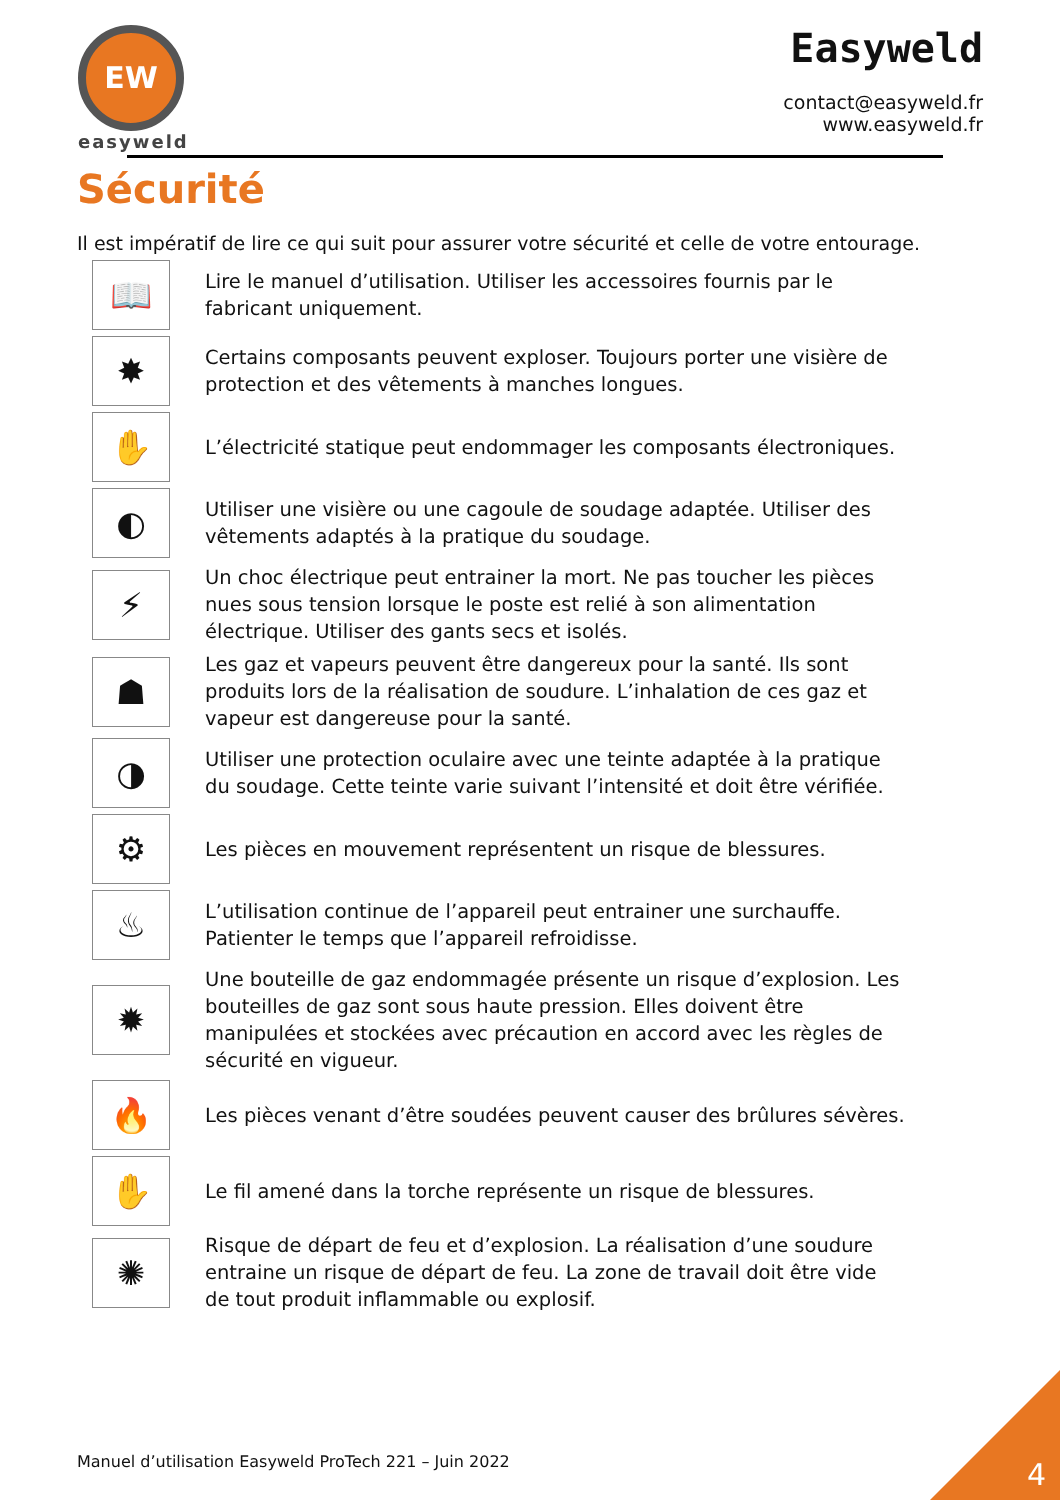EW
easyweld
Easyweld
contact@easyweld.fr
www.easyweld.fr
Sécurité
Il est impératif de lire ce qui suit pour assurer votre sécurité et celle de votre entourage.
📖
Lire le manuel d’utilisation. Utiliser les accessoires fournis par le fabricant uniquement.
✸
Certains composants peuvent exploser. Toujours porter une visière de protection et des vêtements à manches longues.
✋
L’électricité statique peut endommager les composants électroniques.
◐
Utiliser une visière ou une cagoule de soudage adaptée. Utiliser des vêtements adaptés à la pratique du soudage.
⚡
Un choc électrique peut entrainer la mort. Ne pas toucher les pièces nues sous tension lorsque le poste est relié à son alimentation électrique. Utiliser des gants secs et isolés.
☗
Les gaz et vapeurs peuvent être dangereux pour la santé. Ils sont produits lors de la réalisation de soudure. L’inhalation de ces gaz et vapeur est dangereuse pour la santé.
◑
Utiliser une protection oculaire avec une teinte adaptée à la pratique du soudage. Cette teinte varie suivant l’intensité et doit être vérifiée.
⚙
Les pièces en mouvement représentent un risque de blessures.
♨
L’utilisation continue de l’appareil peut entrainer une surchauffe. Patienter le temps que l’appareil refroidisse.
✹
Une bouteille de gaz endommagée présente un risque d’explosion. Les bouteilles de gaz sont sous haute pression. Elles doivent être manipulées et stockées avec précaution en accord avec les règles de sécurité en vigueur.
🔥
Les pièces venant d’être soudées peuvent causer des brûlures sévères.
✋
Le fil amené dans la torche représente un risque de blessures.
✺
Risque de départ de feu et d’explosion. La réalisation d’une soudure entraine un risque de départ de feu. La zone de travail doit être vide de tout produit inflammable ou explosif.
Manuel d’utilisation Easyweld ProTech 221 – Juin 2022
4